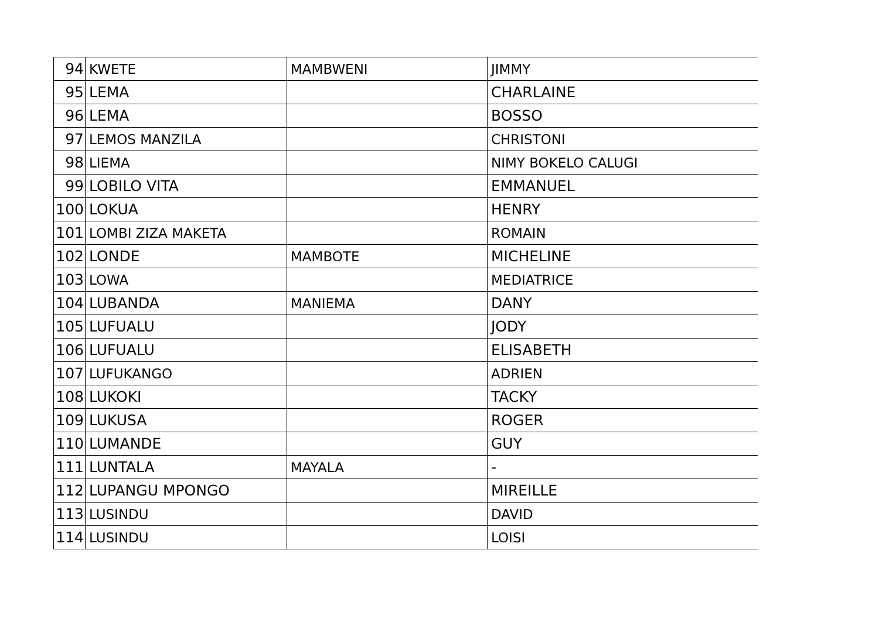| 94 | KWETE | MAMBWENI | JIMMY |
| 95 | LEMA | | CHARLAINE |
| 96 | LEMA | | BOSSO |
| 97 | LEMOS MANZILA | | CHRISTONI |
| 98 | LIEMA | | NIMY BOKELO CALUGI |
| 99 | LOBILO VITA | | EMMANUEL |
| 100 | LOKUA | | HENRY |
| 101 | LOMBI ZIZA MAKETA | | ROMAIN |
| 102 | LONDE | MAMBOTE | MICHELINE |
| 103 | LOWA | | MEDIATRICE |
| 104 | LUBANDA | MANIEMA | DANY |
| 105 | LUFUALU | | JODY |
| 106 | LUFUALU | | ELISABETH |
| 107 | LUFUKANGO | | ADRIEN |
| 108 | LUKOKI | | TACKY |
| 109 | LUKUSA | | ROGER |
| 110 | LUMANDE | | GUY |
| 111 | LUNTALA | MAYALA | - |
| 112 | LUPANGU MPONGO | | MIREILLE |
| 113 | LUSINDU | | DAVID |
| 114 | LUSINDU | | LOISI |